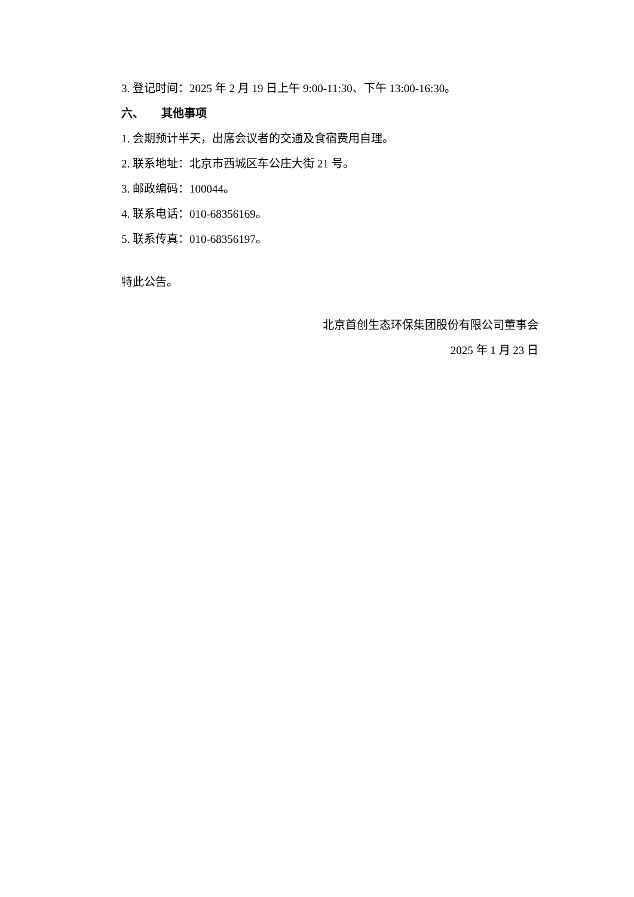3. 登记时间：2025 年 2 月 19 日上午 9:00-11:30、下午 13:00-16:30。
六、 其他事项
1. 会期预计半天，出席会议者的交通及食宿费用自理。
2. 联系地址：北京市西城区车公庄大街 21 号。
3. 邮政编码：100044。
4. 联系电话：010-68356169。
5. 联系传真：010-68356197。
特此公告。
北京首创生态环保集团股份有限公司董事会
2025 年 1 月 23 日